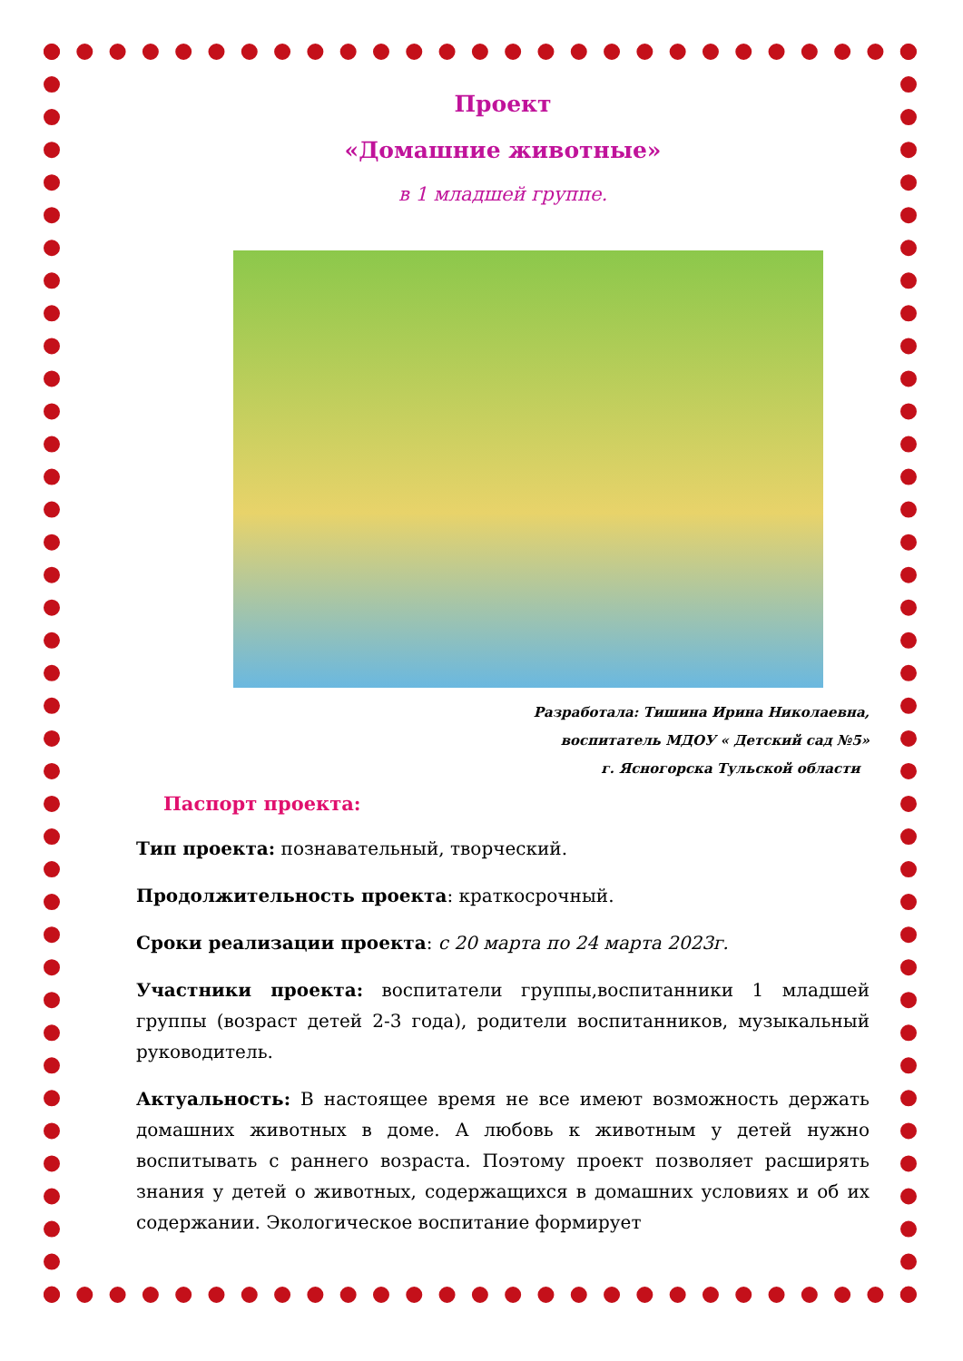Проект
«Домашние животные»
в 1 младшей группе.
Разработала: Тишина Ирина Николаевна,
воспитатель МДОУ « Детский сад №5»
г. Ясногорска Тульской области
Паспорт проекта:
Тип проекта: познавательный, творческий.
Продолжительность проекта: краткосрочный.
Сроки реализации проекта: с 20 марта по 24 марта 2023г.
Участники проекта: воспитатели группы,воспитанники 1 младшей группы (возраст детей 2-3 года), родители воспитанников, музыкальный руководитель.
Актуальность: В настоящее время не все имеют возможность держать домашних животных в доме. А любовь к животным у детей нужно воспитывать с раннего возраста. Поэтому проект позволяет расширять знания у детей о животных, содержащихся в домашних условиях и об их содержании. Экологическое воспитание формирует